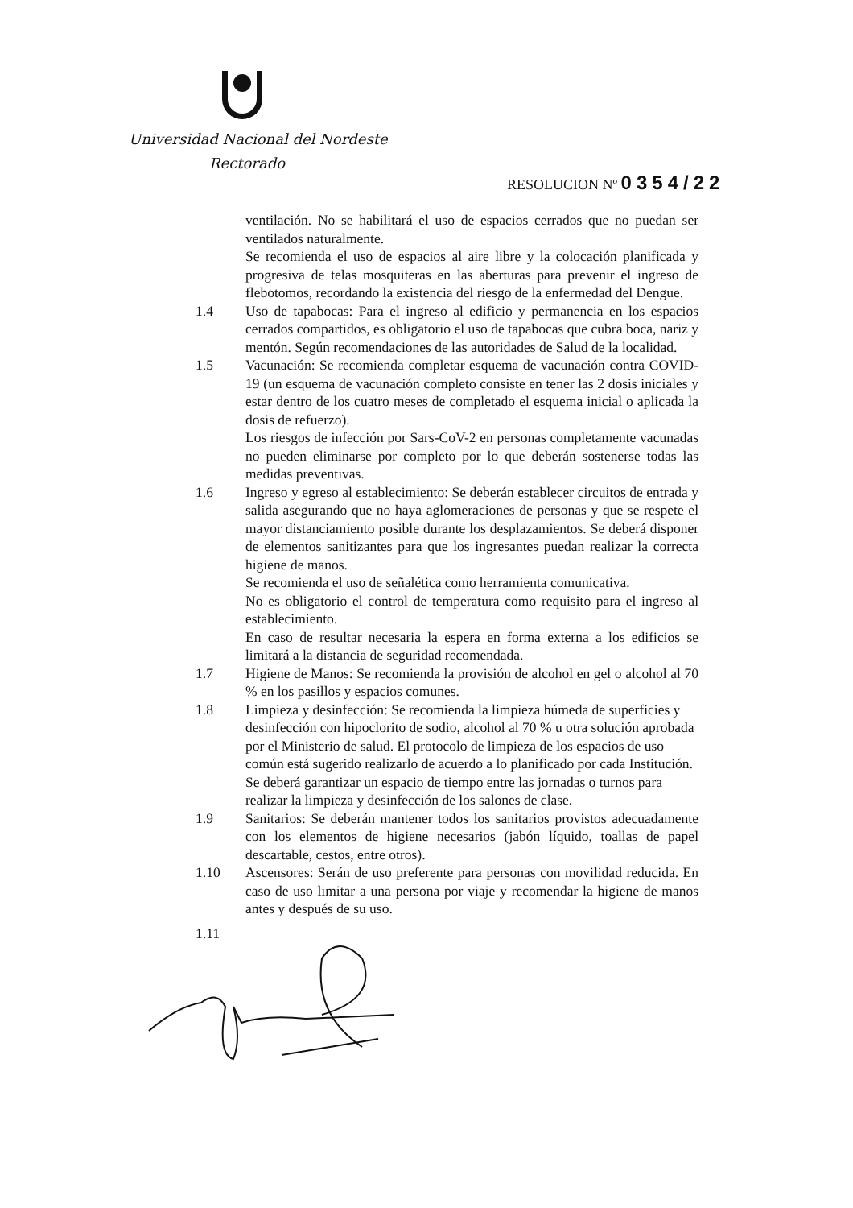Universidad Nacional del Nordeste
Rectorado
RESOLUCION Nº 0354/22
ventilación. No se habilitará el uso de espacios cerrados que no puedan ser ventilados naturalmente.
Se recomienda el uso de espacios al aire libre y la colocación planificada y progresiva de telas mosquiteras en las aberturas para prevenir el ingreso de flebotomos, recordando la existencia del riesgo de la enfermedad del Dengue.
1.4 Uso de tapabocas: Para el ingreso al edificio y permanencia en los espacios cerrados compartidos, es obligatorio el uso de tapabocas que cubra boca, nariz y mentón. Según recomendaciones de las autoridades de Salud de la localidad.
1.5 Vacunación: Se recomienda completar esquema de vacunación contra COVID-19 (un esquema de vacunación completo consiste en tener las 2 dosis iniciales y estar dentro de los cuatro meses de completado el esquema inicial o aplicada la dosis de refuerzo).
Los riesgos de infección por Sars-CoV-2 en personas completamente vacunadas no pueden eliminarse por completo por lo que deberán sostenerse todas las medidas preventivas.
1.6 Ingreso y egreso al establecimiento: Se deberán establecer circuitos de entrada y salida asegurando que no haya aglomeraciones de personas y que se respete el mayor distanciamiento posible durante los desplazamientos. Se deberá disponer de elementos sanitizantes para que los ingresantes puedan realizar la correcta higiene de manos.
Se recomienda el uso de señalética como herramienta comunicativa.
No es obligatorio el control de temperatura como requisito para el ingreso al establecimiento.
En caso de resultar necesaria la espera en forma externa a los edificios se limitará a la distancia de seguridad recomendada.
1.7 Higiene de Manos: Se recomienda la provisión de alcohol en gel o alcohol al 70 % en los pasillos y espacios comunes.
1.8 Limpieza y desinfección: Se recomienda la limpieza húmeda de superficies y desinfección con hipoclorito de sodio, alcohol al 70 % u otra solución aprobada por el Ministerio de salud. El protocolo de limpieza de los espacios de uso común está sugerido realizarlo de acuerdo a lo planificado por cada Institución. Se deberá garantizar un espacio de tiempo entre las jornadas o turnos para realizar la limpieza y desinfección de los salones de clase.
1.9 Sanitarios: Se deberán mantener todos los sanitarios provistos adecuadamente con los elementos de higiene necesarios (jabón líquido, toallas de papel descartable, cestos, entre otros).
1.10 Ascensores: Serán de uso preferente para personas con movilidad reducida. En caso de uso limitar a una persona por viaje y recomendar la higiene de manos antes y después de su uso.
1.11